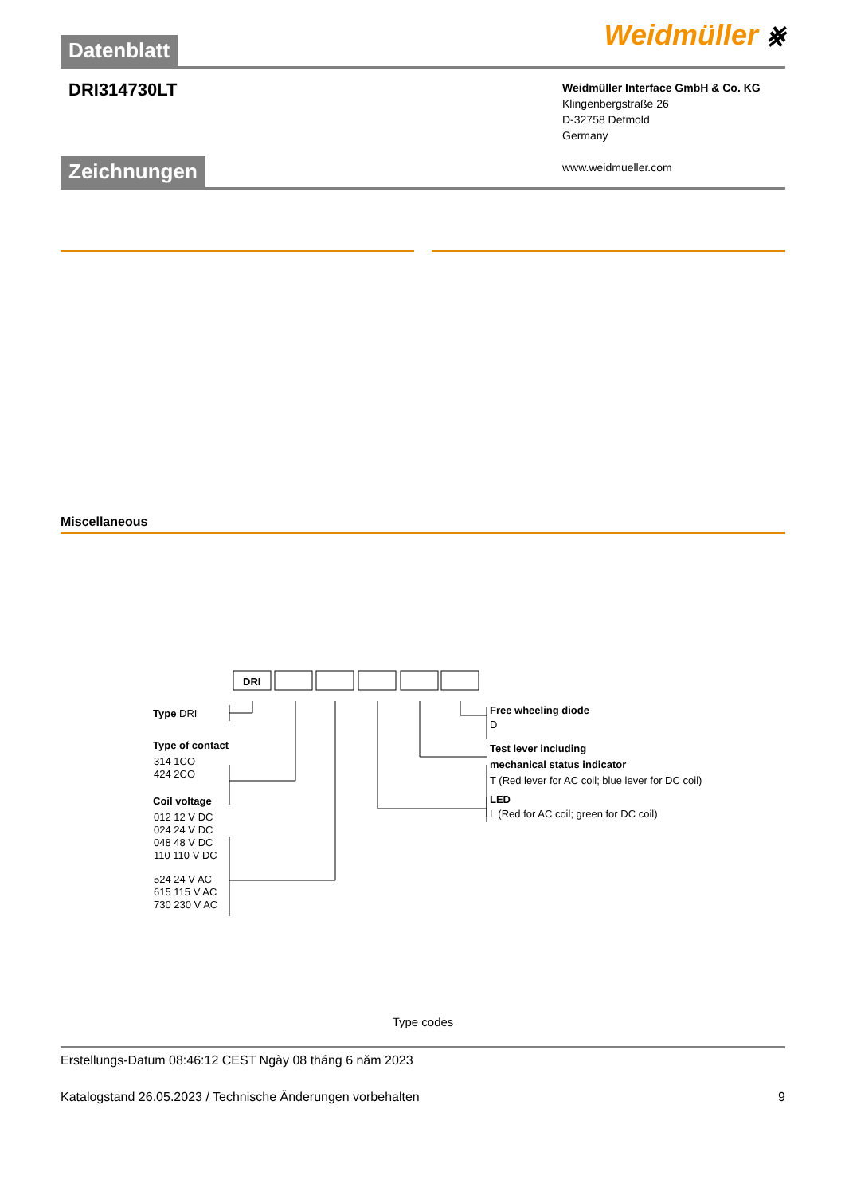Weidmüller ⨳
Datenblatt
DRI314730LT
Weidmüller Interface GmbH & Co. KG
Klingenbergstraße 26
D-32758 Detmold
Germany
www.weidmueller.com
Zeichnungen
Miscellaneous
DRI
Type DRI
Type of contact
314 1CO
424 2CO
Coil voltage
012 12 V DC
024 24 V DC
048 48 V DC
110 110 V DC
524 24 V AC
615 115 V AC
730 230 V AC
Free wheeling diode
D
Test lever including
mechanical status indicator
T (Red lever for AC coil; blue lever for DC coil)
LED
L (Red for AC coil; green for DC coil)
Type codes
Erstellungs-Datum 08:46:12 CEST Ngày 08 tháng 6 năm 2023
Katalogstand 26.05.2023 / Technische Änderungen vorbehalten 9